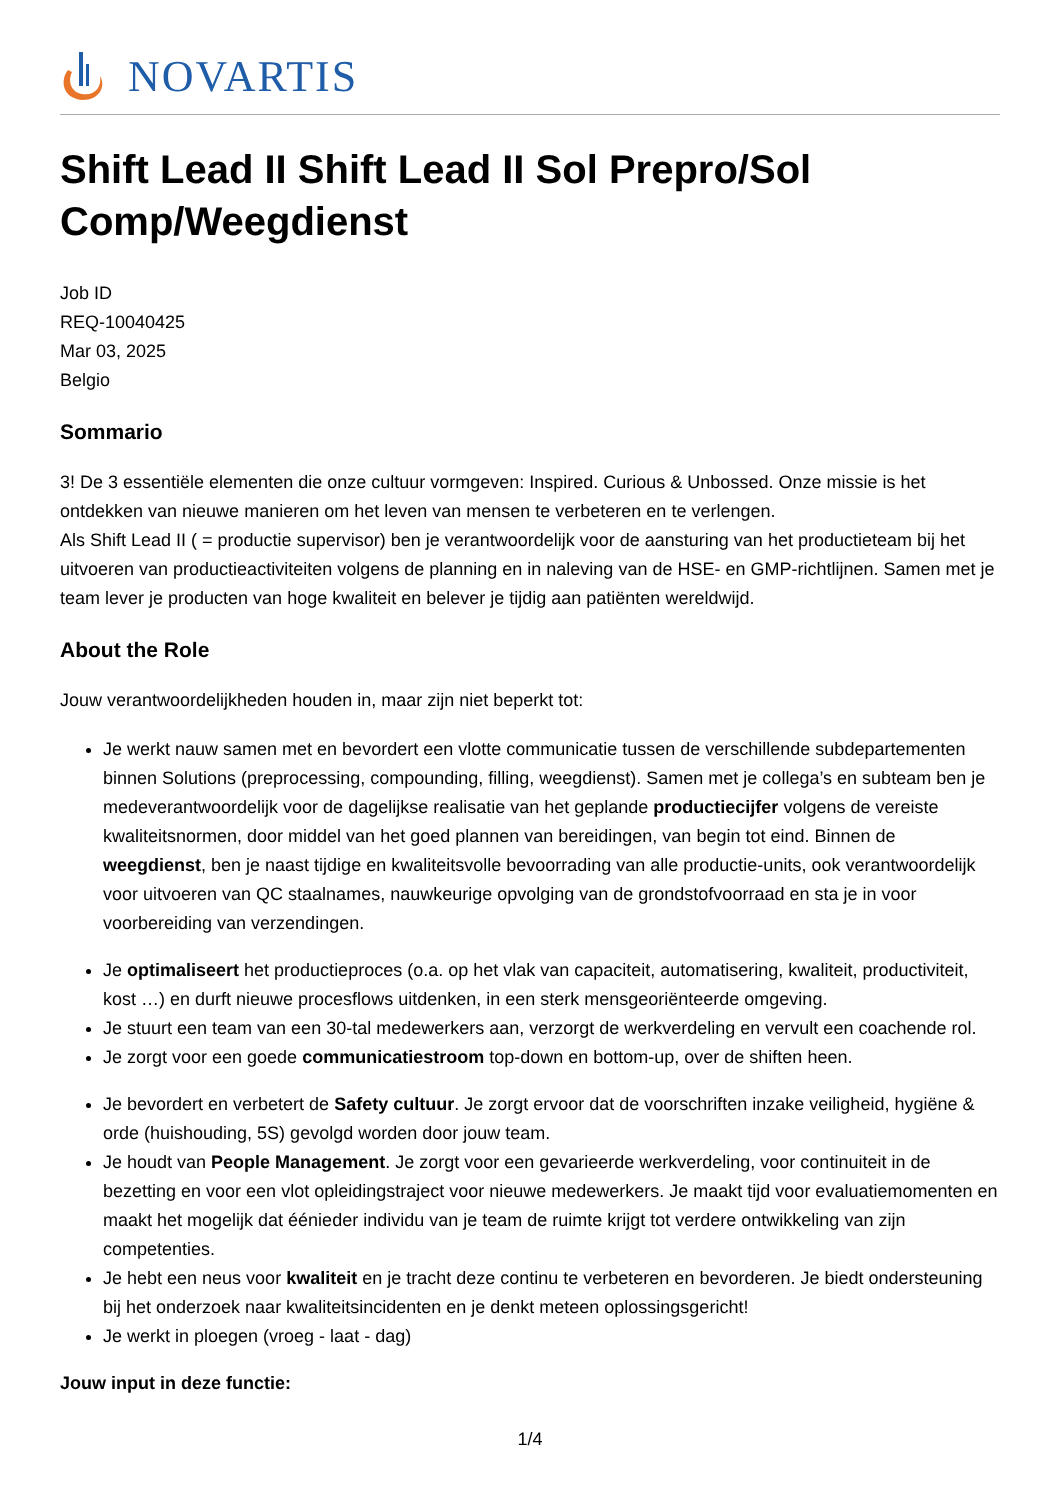NOVARTIS
Shift Lead II Shift Lead II Sol Prepro/Sol Comp/Weegdienst
Job ID
REQ-10040425
Mar 03, 2025
Belgio
Sommario
3! De 3 essentiële elementen die onze cultuur vormgeven: Inspired. Curious & Unbossed. Onze missie is het ontdekken van nieuwe manieren om het leven van mensen te verbeteren en te verlengen.
Als Shift Lead II ( = productie supervisor) ben je verantwoordelijk voor de aansturing van het productieteam bij het uitvoeren van productieactiviteiten volgens de planning en in naleving van de HSE- en GMP-richtlijnen. Samen met je team lever je producten van hoge kwaliteit en belever je tijdig aan patiënten wereldwijd.
About the Role
Jouw verantwoordelijkheden houden in, maar zijn niet beperkt tot:
Je werkt nauw samen met en bevordert een vlotte communicatie tussen de verschillende subdepartementen binnen Solutions (preprocessing, compounding, filling, weegdienst). Samen met je collega’s en subteam ben je medeverantwoordelijk voor de dagelijkse realisatie van het geplande productiecijfer volgens de vereiste kwaliteitsnormen, door middel van het goed plannen van bereidingen, van begin tot eind. Binnen de weegdienst, ben je naast tijdige en kwaliteitsvolle bevoorrading van alle productie-units, ook verantwoordelijk voor uitvoeren van QC staalnames, nauwkeurige opvolging van de grondstofvoorraad en sta je in voor voorbereiding van verzendingen.
Je optimaliseert het productieproces (o.a. op het vlak van capaciteit, automatisering, kwaliteit, productiviteit, kost …) en durft nieuwe procesflows uitdenken, in een sterk mensgeoriënteerde omgeving.
Je stuurt een team van een 30-tal medewerkers aan, verzorgt de werkverdeling en vervult een coachende rol.
Je zorgt voor een goede communicatiestroom top-down en bottom-up, over de shiften heen.
Je bevordert en verbetert de Safety cultuur. Je zorgt ervoor dat de voorschriften inzake veiligheid, hygiëne & orde (huishouding, 5S) gevolgd worden door jouw team.
Je houdt van People Management. Je zorgt voor een gevarieerde werkverdeling, voor continuiteit in de bezetting en voor een vlot opleidingstraject voor nieuwe medewerkers. Je maakt tijd voor evaluatiemomenten en maakt het mogelijk dat éénieder individu van je team de ruimte krijgt tot verdere ontwikkeling van zijn competenties.
Je hebt een neus voor kwaliteit en je tracht deze continu te verbeteren en bevorderen. Je biedt ondersteuning bij het onderzoek naar kwaliteitsincidenten en je denkt meteen oplossingsgericht!
Je werkt in ploegen (vroeg - laat - dag)
Jouw input in deze functie:
1/4